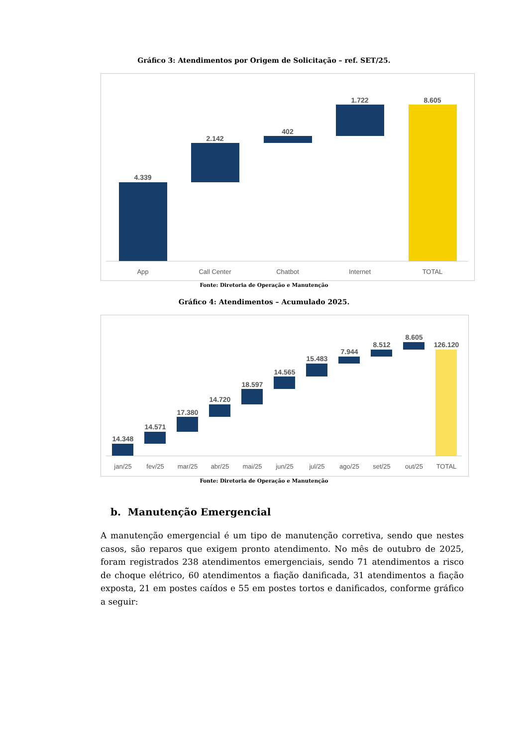Gráfico 3: Atendimentos por Origem de Solicitação – ref. SET/25.
4.339
2.142
402
1.722 8.605
App Call Center Chatbot Internet TOTAL
Fonte: Diretoria de Operação e Manutenção
Gráfico 4: Atendimentos – Acumulado 2025.
14.348
14.571
17.380
14.720
18.597
14.565
15.483
7.944
8.512
8.605
126.120
jan/25 fev/25 mar/25 abr/25 mai/25 jun/25 jul/25 ago/25 set/25 out/25 TOTAL
Fonte: Diretoria de Operação e Manutenção
b. Manutenção Emergencial
A manutenção emergencial é um tipo de manutenção corretiva, sendo que nestes casos, são reparos que exigem pronto atendimento. No mês de outubro de 2025, foram registrados 238 atendimentos emergenciais, sendo 71 atendimentos a risco de choque elétrico, 60 atendimentos a fiação danificada, 31 atendimentos a fiação exposta, 21 em postes caídos e 55 em postes tortos e danificados, conforme gráfico a seguir: